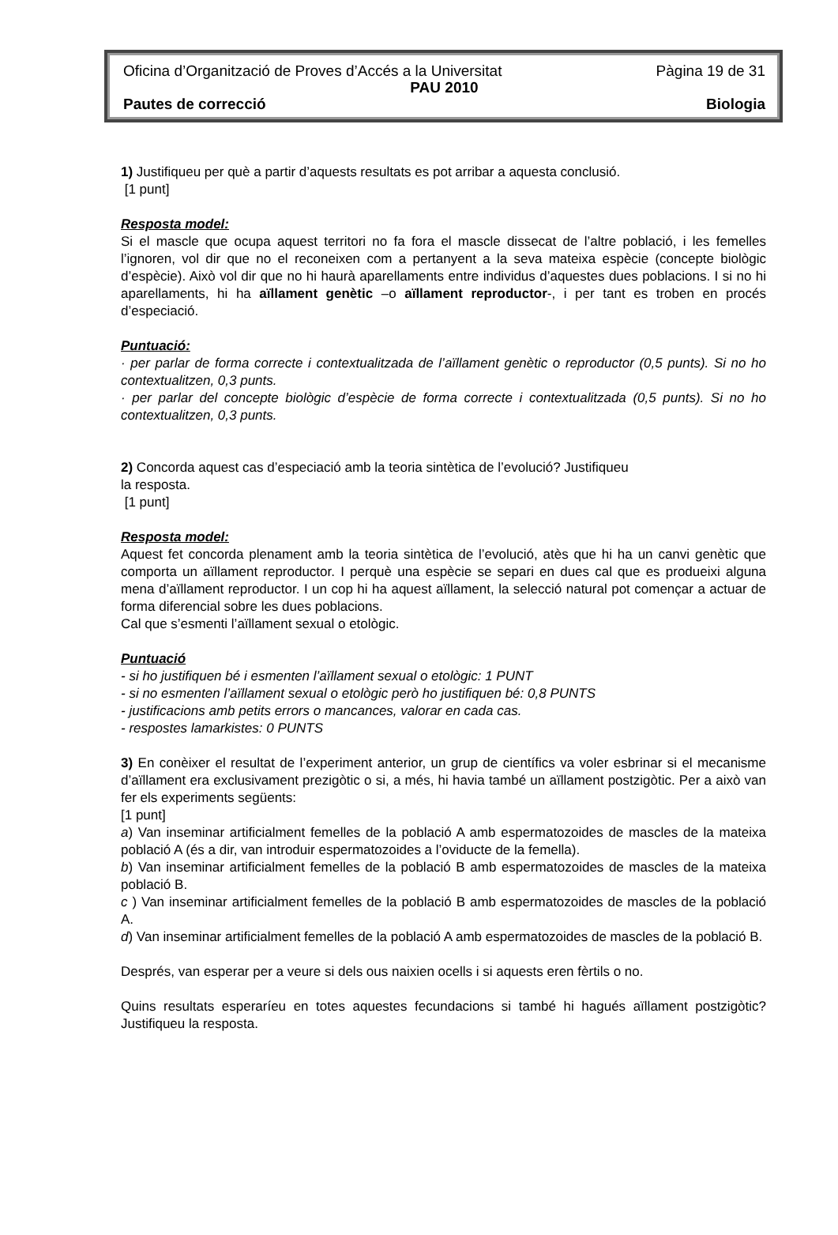Oficina d’Organització de Proves d’Accés a la Universitat Pàgina 19 de 31
PAU 2010
Pautes de correcció Biologia
1) Justifiqueu per què a partir d’aquests resultats es pot arribar a aquesta conclusió.
[1 punt]
Resposta model:
Si el mascle que ocupa aquest territori no fa fora el mascle dissecat de l’altre població, i les femelles l’ignoren, vol dir que no el reconeixen com a pertanyent a la seva mateixa espècie (concepte biològic d’espècie). Això vol dir que no hi haurà aparellaments entre individus d’aquestes dues poblacions. I si no hi aparellaments, hi ha aïllament genètic –o aïllament reproductor-, i per tant es troben en procés d’especiació.
Puntuació:
· per parlar de forma correcte i contextualitzada de l’aïllament genètic o reproductor (0,5 punts). Si no ho contextualitzen, 0,3 punts.
· per parlar del concepte biològic d’espècie de forma correcte i contextualitzada (0,5 punts). Si no ho contextualitzen, 0,3 punts.
2) Concorda aquest cas d’especiació amb la teoria sintètica de l’evolució? Justifiqueu
la resposta.
[1 punt]
Resposta model:
Aquest fet concorda plenament amb la teoria sintètica de l’evolució, atès que hi ha un canvi genètic que comporta un aïllament reproductor. I perquè una espècie se separi en dues cal que es produeixi alguna mena d’aïllament reproductor. I un cop hi ha aquest aïllament, la selecció natural pot començar a actuar de forma diferencial sobre les dues poblacions.
Cal que s’esmenti l’aïllament sexual o etològic.
Puntuació
- si ho justifiquen bé i esmenten l’aïllament sexual o etològic: 1 PUNT
- si no esmenten l’aïllament sexual o etològic però ho justifiquen bé: 0,8 PUNTS
- justificacions amb petits errors o mancances, valorar en cada cas.
- respostes lamarkistes: 0 PUNTS
3) En conèixer el resultat de l’experiment anterior, un grup de científics va voler esbrinar si el mecanisme d’aïllament era exclusivament prezigòtic o si, a més, hi havia també un aïllament postzigòtic. Per a això van fer els experiments següents:
[1 punt]
a) Van inseminar artificialment femelles de la població A amb espermatozoides de mascles de la mateixa població A (és a dir, van introduir espermatozoides a l’oviducte de la femella).
b) Van inseminar artificialment femelles de la població B amb espermatozoides de mascles de la mateixa població B.
c ) Van inseminar artificialment femelles de la població B amb espermatozoides de mascles de la població A.
d) Van inseminar artificialment femelles de la població A amb espermatozoides de mascles de la població B.
Després, van esperar per a veure si dels ous naixien ocells i si aquests eren fèrtils o no.
Quins resultats esperaríeu en totes aquestes fecundacions si també hi hagués aïllament postzigòtic? Justifiqueu la resposta.